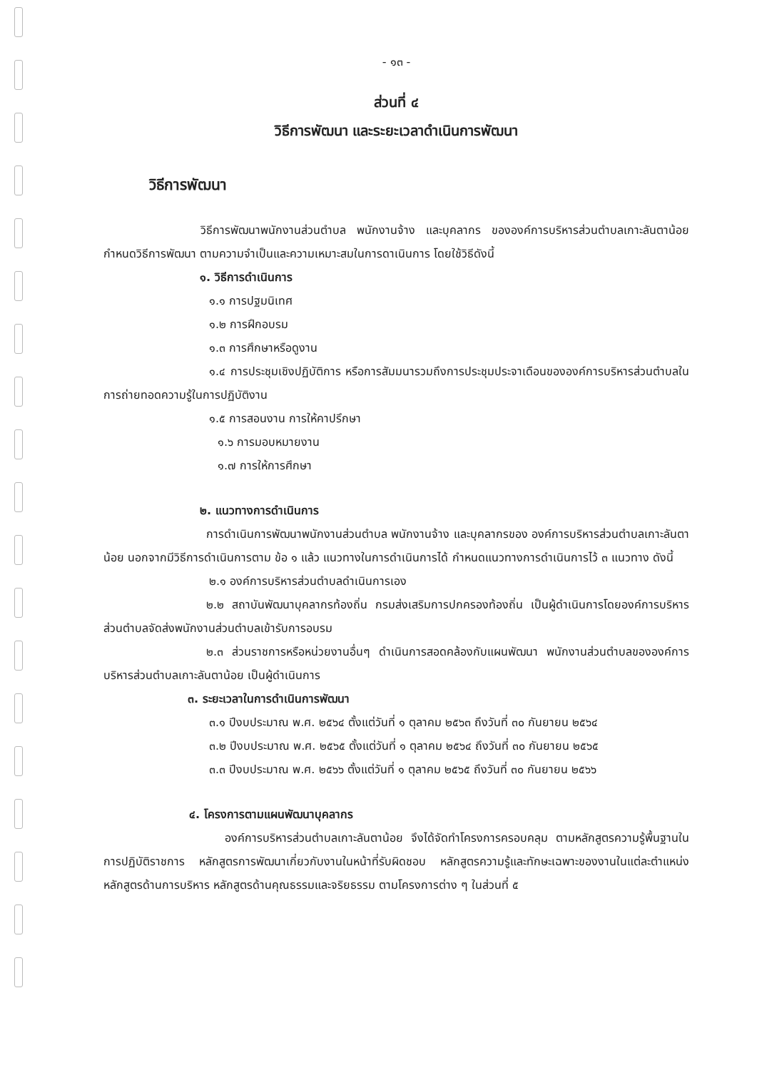- ๑๓ -
ส่วนที่ ๔
วิธีการพัฒนา และระยะเวลาดำเนินการพัฒนา
วิธีการพัฒนา
วิธีการพัฒนาพนักงานส่วนตำบล พนักงานจ้าง และบุคลากร ขององค์การบริหารส่วนตำบลเกาะลันตาน้อย กำหนดวิธีการพัฒนา ตามความจำเป็นและความเหมาะสมในการดาเนินการ โดยใช้วิธีดังนี้
๑. วิธีการดำเนินการ
๑.๑ การปฐมนิเทศ
๑.๒ การฝึกอบรม
๑.๓ การศึกษาหรือดูงาน
๑.๔ การประชุมเชิงปฏิบัติการ หรือการสัมมนารวมถึงการประชุมประจาเดือนขององค์การบริหารส่วนตำบลในการถ่ายทอดความรู้ในการปฏิบัติงาน
๑.๕ การสอนงาน การให้คาปรึกษา
๑.๖ การมอบหมายงาน
๑.๗ การให้การศึกษา
๒. แนวทางการดำเนินการ
การดำเนินการพัฒนาพนักงานส่วนตำบล พนักงานจ้าง และบุคลากรของ องค์การบริหารส่วนตำบลเกาะลันตาน้อย นอกจากมีวิธีการดำเนินการตาม ข้อ ๑ แล้ว แนวทางในการดำเนินการได้ กำหนดแนวทางการดำเนินการไว้ ๓ แนวทาง ดังนี้
๒.๑ องค์การบริหารส่วนตำบลดำเนินการเอง
๒.๒ สถาบันพัฒนาบุคลากรท้องถิ่น กรมส่งเสริมการปกครองท้องถิ่น เป็นผู้ดำเนินการโดยองค์การบริหารส่วนตำบลจัดส่งพนักงานส่วนตำบลเข้ารับการอบรม
๒.๓ ส่วนราชการหรือหน่วยงานอื่นๆ ดำเนินการสอดคล้องกับแผนพัฒนา พนักงานส่วนตำบลขององค์การบริหารส่วนตำบลเกาะลันตาน้อย เป็นผู้ดำเนินการ
๓. ระยะเวลาในการดำเนินการพัฒนา
๓.๑ ปีงบประมาณ พ.ศ. ๒๕๖๔ ตั้งแต่วันที่ ๑ ตุลาคม ๒๕๖๓ ถึงวันที่ ๓๐ กันยายน ๒๕๖๔
๓.๒ ปีงบประมาณ พ.ศ. ๒๕๖๕ ตั้งแต่วันที่ ๑ ตุลาคม ๒๕๖๔ ถึงวันที่ ๓๐ กันยายน ๒๕๖๕
๓.๓ ปีงบประมาณ พ.ศ. ๒๕๖๖ ตั้งแต่วันที่ ๑ ตุลาคม ๒๕๖๕ ถึงวันที่ ๓๐ กันยายน ๒๕๖๖
๔. โครงการตามแผนพัฒนาบุคลากร
องค์การบริหารส่วนตำบลเกาะลันตาน้อย จึงได้จัดทำโครงการครอบคลุม ตามหลักสูตรความรู้พื้นฐานในการปฏิบัติราชการ หลักสูตรการพัฒนาเกี่ยวกับงานในหน้าที่รับผิดชอบ หลักสูตรความรู้และทักษะเฉพาะของงานในแต่ละตำแหน่ง หลักสูตรด้านการบริหาร หลักสูตรด้านคุณธรรมและจริยธรรม ตามโครงการต่าง ๆ ในส่วนที่ ๕